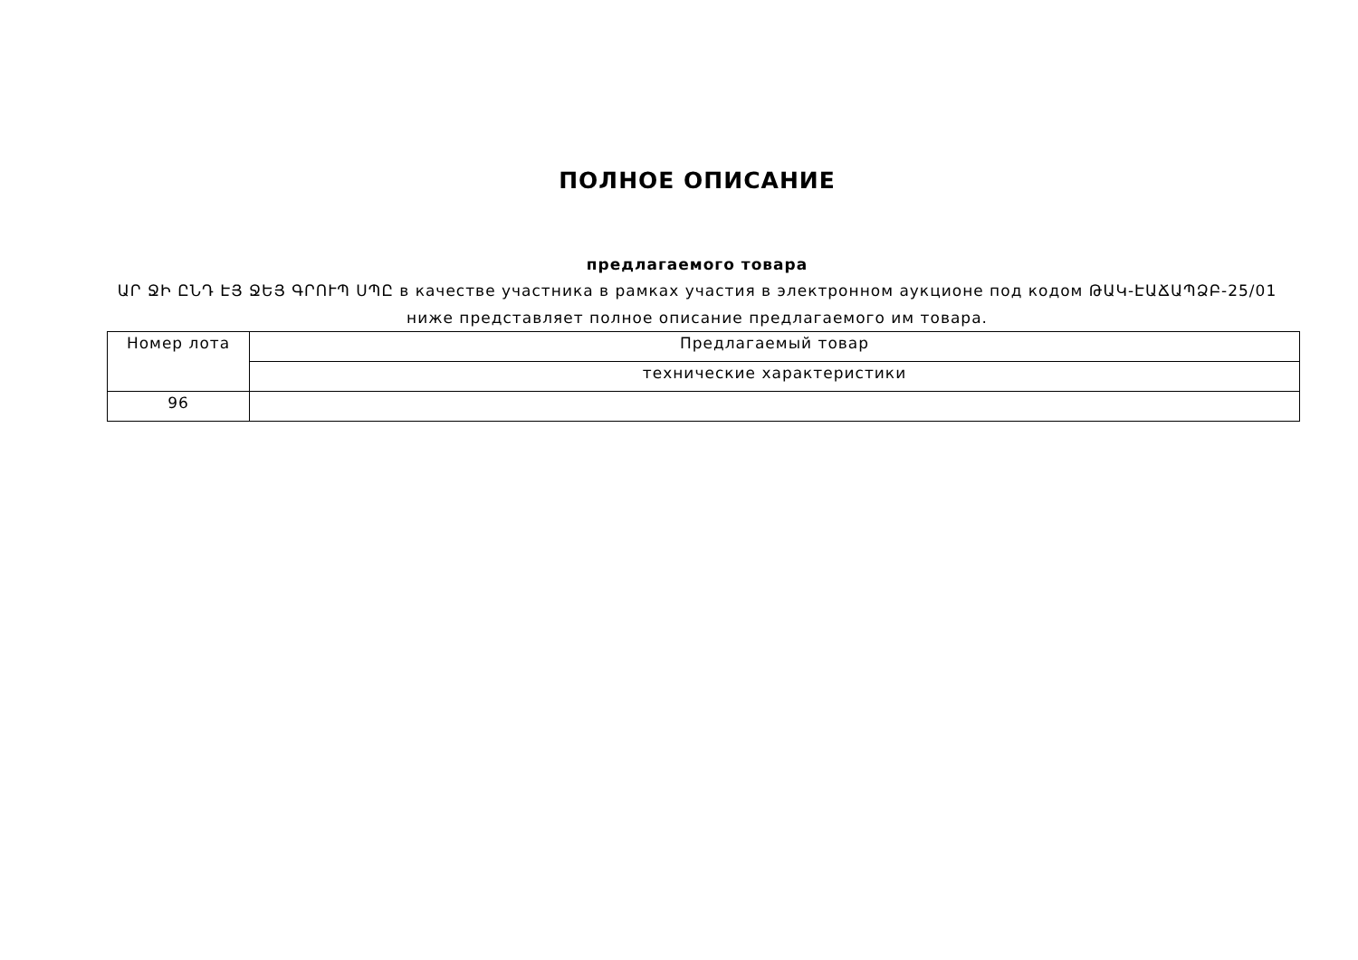ПОЛНОЕ ОПИСАНИЕ
предлагаемого товара
ԱՐ ՋԻ ԸՆԴ ԷՅ ՋԵՅ ԳՐՈՒՊ ՍՊԸ в качестве участника в рамках участия в электронном аукционе под кодом ԹԱԿ-ԷԱՃԱՊՁԲ-25/01 ниже представляет полное описание предлагаемого им товара.
| Номер лота | Предлагаемый товар |
| | технические характеристики |
| 96 | |